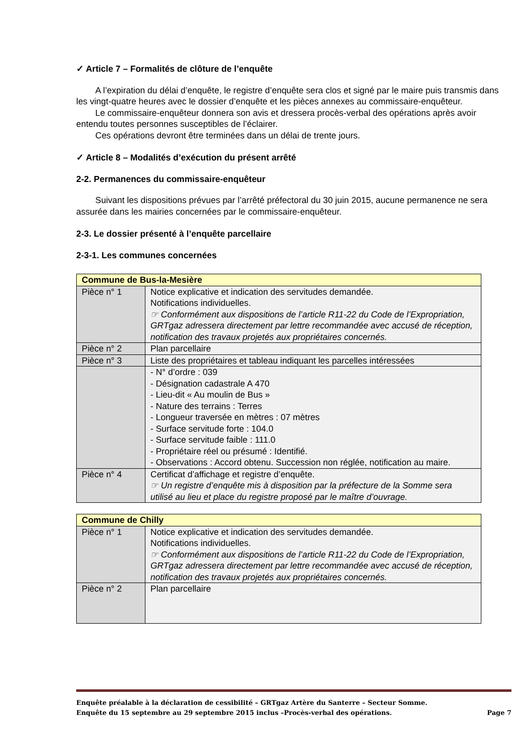✓ Article 7 – Formalités de clôture de l’enquête
A l’expiration du délai d’enquête, le registre d’enquête sera clos et signé par le maire puis transmis dans les vingt-quatre heures avec le dossier d’enquête et les pièces annexes au commissaire-enquêteur.
Le commissaire-enquêteur donnera son avis et dressera procès-verbal des opérations après avoir entendu toutes personnes susceptibles de l’éclairer.
Ces opérations devront être terminées dans un délai de trente jours.
✓ Article 8 – Modalités d’exécution du présent arrêté
2-2. Permanences du commissaire-enquêteur
Suivant les dispositions prévues par l’arrêté préfectoral du 30 juin 2015, aucune permanence ne sera assurée dans les mairies concernées par le commissaire-enquêteur.
2-3. Le dossier présenté à l’enquête parcellaire
2-3-1. Les communes concernées
| Commune de Bus-la-Mesière | |
| Pièce n° 1 | Notice explicative et indication des servitudes demandée. Notifications individuelles. ☞ Conformément aux dispositions de l’article R11-22 du Code de l’Expropriation, GRTgaz adressera directement par lettre recommandée avec accusé de réception, notification des travaux projetés aux propriétaires concernés. |
| Pièce n° 2 | Plan parcellaire |
| Pièce n° 3 | Liste des propriétaires et tableau indiquant les parcelles intéressées |
| | - N° d’ordre : 039 - Désignation cadastrale A 470 - Lieu-dit « Au moulin de Bus » - Nature des terrains : Terres - Longueur traversée en mètres : 07 mètres - Surface servitude forte : 104.0 - Surface servitude faible : 111.0 - Propriétaire réel ou présumé : Identifié. - Observations : Accord obtenu. Succession non réglée, notification au maire. |
| Pièce n° 4 | Certificat d’affichage et registre d’enquête. ☞ Un registre d’enquête mis à disposition par la préfecture de la Somme sera utilisé au lieu et place du registre proposé par le maître d’ouvrage. |
| Commune de Chilly | |
| Pièce n° 1 | Notice explicative et indication des servitudes demandée. Notifications individuelles. ☞ Conformément aux dispositions de l’article R11-22 du Code de l’Expropriation, GRTgaz adressera directement par lettre recommandée avec accusé de réception, notification des travaux projetés aux propriétaires concernés. |
| Pièce n° 2 | Plan parcellaire |
Enquête préalable à la déclaration de cessibilité – GRTgaz Artère du Santerre – Secteur Somme.
Enquête du 15 septembre au 29 septembre 2015 inclus –Procès-verbal des opérations. Page 7